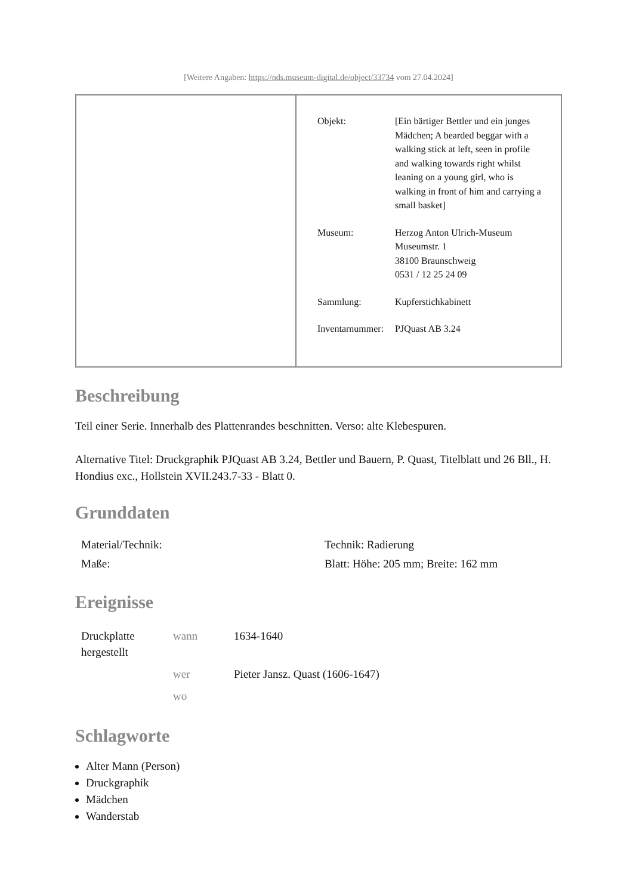[Weitere Angaben: https://nds.museum-digital.de/object/33734 vom 27.04.2024]
| | / Objekt: / [Ein bärtiger Bettler und ein junges Mädchen; A bearded beggar with a walking stick at left, seen in profile and walking towards right whilst leaning on a young girl, who is walking in front of him and carrying a small basket] / / Museum: / Herzog Anton Ulrich-Museum Museumstr. 1 38100 Braunschweig 0531 / 12 25 24 09 / / Sammlung: / Kupferstichkabinett / / Inventarnummer: / PJQuast AB 3.24 / |
Beschreibung
Teil einer Serie. Innerhalb des Plattenrandes beschnitten. Verso: alte Klebespuren.
Alternative Titel: Druckgraphik PJQuast AB 3.24, Bettler und Bauern, P. Quast, Titelblatt und 26 Bll., H. Hondius exc., Hollstein XVII.243.7-33 - Blatt 0.
Grunddaten
| Material/Technik: | Technik: Radierung |
| Maße: | Blatt: Höhe: 205 mm; Breite: 162 mm |
Ereignisse
| Druckplatte hergestellt | wann | 1634-1640 |
| | wer | Pieter Jansz. Quast (1606-1647) |
| | wo | |
Schlagworte
Alter Mann (Person)
Druckgraphik
Mädchen
Wanderstab